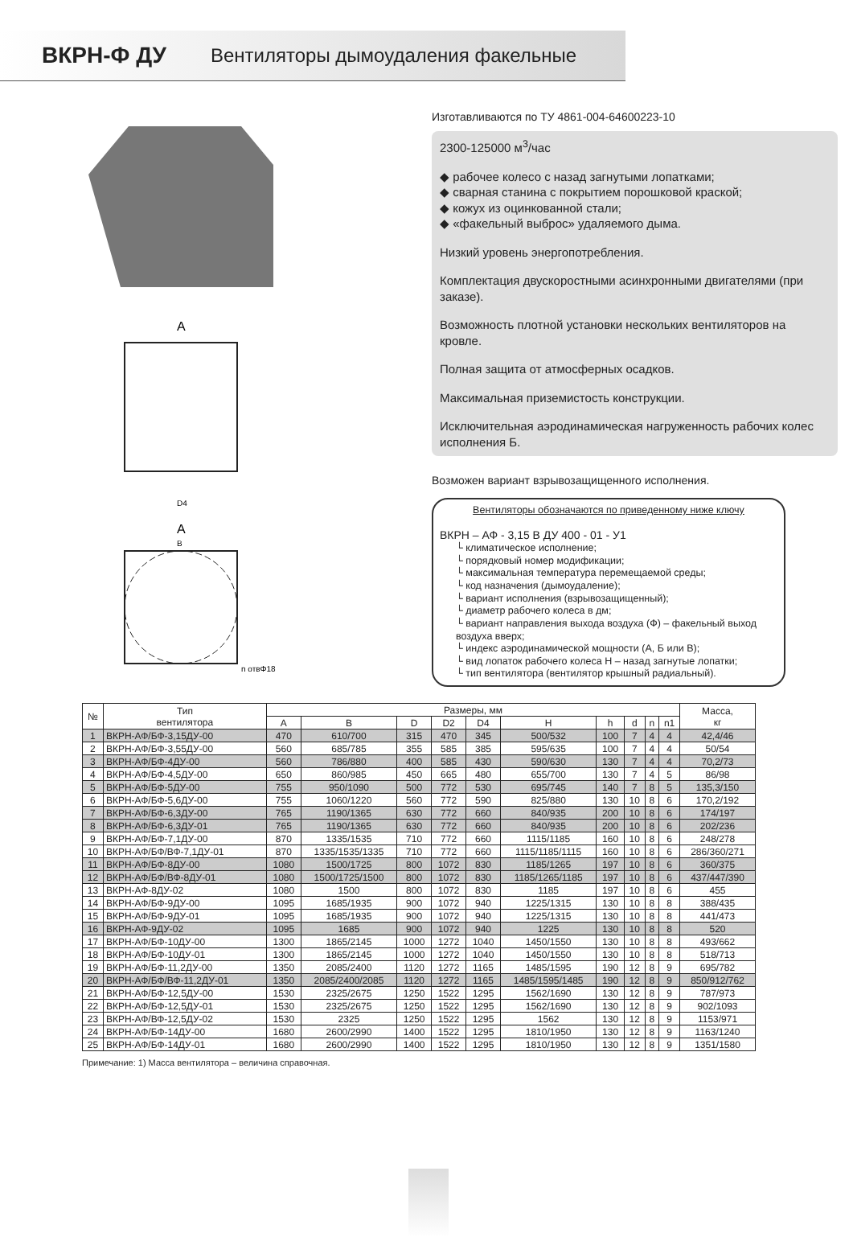ВКРН-Ф ДУ Вентиляторы дымоудаления факельные
А
D4
А
В
n отвΦ18
Изготавливаются по ТУ 4861-004-64600223-10
2300-125000 м<sup>3</sup>/час
◆ рабочее колесо с назад загнутыми лопатками;
◆ сварная станина с покрытием порошковой краской;
◆ кожух из оцинкованной стали;
◆ «факельный выброс» удаляемого дыма.
Низкий уровень энергопотребления.
Комплектация двускоростными асинхронными двигателями (при заказе).
Возможность плотной установки нескольких вентиляторов на кровле.
Полная защита от атмосферных осадков.
Максимальная приземистость конструкции.
Исключительная аэродинамическая нагруженность рабочих колес исполнения Б.
Возможен вариант взрывозащищенного исполнения.
Вентиляторы обозначаются по приведенному ниже ключу
ВКРН – АФ - 3,15 В ДУ 400 - 01 - У1
└ климатическое исполнение;
└ порядковый номер модификации;
└ максимальная температура перемещаемой среды;
└ код назначения (дымоудаление);
└ вариант исполнения (взрывозащищенный);
└ диаметр рабочего колеса в дм;
└ вариант направления выхода воздуха (Ф) – факельный выход воздуха вверх;
└ индекс аэродинамической мощности (А, Б или В);
└ вид лопаток рабочего колеса Н – назад загнутые лопатки;
└ тип вентилятора (вентилятор крышный радиальный).
| № | Тип вентилятора | Размеры, мм | | | | | | | | | | Масса, кг |
| --- | --- | --- | --- | --- | --- | --- | --- | --- | --- | --- | --- | --- |
| | | A | B | D | D2 | D4 | H | h | d | n | n1 | |
| 1 | ВКРН-АФ/БФ-3,15ДУ-00 | 470 | 610/700 | 315 | 470 | 345 | 500/532 | 100 | 7 | 4 | 4 | 42,4/46 |
| 2 | ВКРН-АФ/БФ-3,55ДУ-00 | 560 | 685/785 | 355 | 585 | 385 | 595/635 | 100 | 7 | 4 | 4 | 50/54 |
| 3 | ВКРН-АФ/БФ-4ДУ-00 | 560 | 786/880 | 400 | 585 | 430 | 590/630 | 130 | 7 | 4 | 4 | 70,2/73 |
| 4 | ВКРН-АФ/БФ-4,5ДУ-00 | 650 | 860/985 | 450 | 665 | 480 | 655/700 | 130 | 7 | 4 | 5 | 86/98 |
| 5 | ВКРН-АФ/БФ-5ДУ-00 | 755 | 950/1090 | 500 | 772 | 530 | 695/745 | 140 | 7 | 8 | 5 | 135,3/150 |
| 6 | ВКРН-АФ/БФ-5,6ДУ-00 | 755 | 1060/1220 | 560 | 772 | 590 | 825/880 | 130 | 10 | 8 | 6 | 170,2/192 |
| 7 | ВКРН-АФ/БФ-6,3ДУ-00 | 765 | 1190/1365 | 630 | 772 | 660 | 840/935 | 200 | 10 | 8 | 6 | 174/197 |
| 8 | ВКРН-АФ/БФ-6,3ДУ-01 | 765 | 1190/1365 | 630 | 772 | 660 | 840/935 | 200 | 10 | 8 | 6 | 202/236 |
| 9 | ВКРН-АФ/БФ-7,1ДУ-00 | 870 | 1335/1535 | 710 | 772 | 660 | 1115/1185 | 160 | 10 | 8 | 6 | 248/278 |
| 10 | ВКРН-АФ/БФ/ВФ-7,1ДУ-01 | 870 | 1335/1535/1335 | 710 | 772 | 660 | 1115/1185/1115 | 160 | 10 | 8 | 6 | 286/360/271 |
| 11 | ВКРН-АФ/БФ-8ДУ-00 | 1080 | 1500/1725 | 800 | 1072 | 830 | 1185/1265 | 197 | 10 | 8 | 6 | 360/375 |
| 12 | ВКРН-АФ/БФ/ВФ-8ДУ-01 | 1080 | 1500/1725/1500 | 800 | 1072 | 830 | 1185/1265/1185 | 197 | 10 | 8 | 6 | 437/447/390 |
| 13 | ВКРН-АФ-8ДУ-02 | 1080 | 1500 | 800 | 1072 | 830 | 1185 | 197 | 10 | 8 | 6 | 455 |
| 14 | ВКРН-АФ/БФ-9ДУ-00 | 1095 | 1685/1935 | 900 | 1072 | 940 | 1225/1315 | 130 | 10 | 8 | 8 | 388/435 |
| 15 | ВКРН-АФ/БФ-9ДУ-01 | 1095 | 1685/1935 | 900 | 1072 | 940 | 1225/1315 | 130 | 10 | 8 | 8 | 441/473 |
| 16 | ВКРН-АФ-9ДУ-02 | 1095 | 1685 | 900 | 1072 | 940 | 1225 | 130 | 10 | 8 | 8 | 520 |
| 17 | ВКРН-АФ/БФ-10ДУ-00 | 1300 | 1865/2145 | 1000 | 1272 | 1040 | 1450/1550 | 130 | 10 | 8 | 8 | 493/662 |
| 18 | ВКРН-АФ/БФ-10ДУ-01 | 1300 | 1865/2145 | 1000 | 1272 | 1040 | 1450/1550 | 130 | 10 | 8 | 8 | 518/713 |
| 19 | ВКРН-АФ/БФ-11,2ДУ-00 | 1350 | 2085/2400 | 1120 | 1272 | 1165 | 1485/1595 | 190 | 12 | 8 | 9 | 695/782 |
| 20 | ВКРН-АФ/БФ/ВФ-11,2ДУ-01 | 1350 | 2085/2400/2085 | 1120 | 1272 | 1165 | 1485/1595/1485 | 190 | 12 | 8 | 9 | 850/912/762 |
| 21 | ВКРН-АФ/БФ-12,5ДУ-00 | 1530 | 2325/2675 | 1250 | 1522 | 1295 | 1562/1690 | 130 | 12 | 8 | 9 | 787/973 |
| 22 | ВКРН-АФ/БФ-12,5ДУ-01 | 1530 | 2325/2675 | 1250 | 1522 | 1295 | 1562/1690 | 130 | 12 | 8 | 9 | 902/1093 |
| 23 | ВКРН-АФ/ВФ-12,5ДУ-02 | 1530 | 2325 | 1250 | 1522 | 1295 | 1562 | 130 | 12 | 8 | 9 | 1153/971 |
| 24 | ВКРН-АФ/БФ-14ДУ-00 | 1680 | 2600/2990 | 1400 | 1522 | 1295 | 1810/1950 | 130 | 12 | 8 | 9 | 1163/1240 |
| 25 | ВКРН-АФ/БФ-14ДУ-01 | 1680 | 2600/2990 | 1400 | 1522 | 1295 | 1810/1950 | 130 | 12 | 8 | 9 | 1351/1580 |
Примечание: 1) Масса вентилятора – величина справочная.